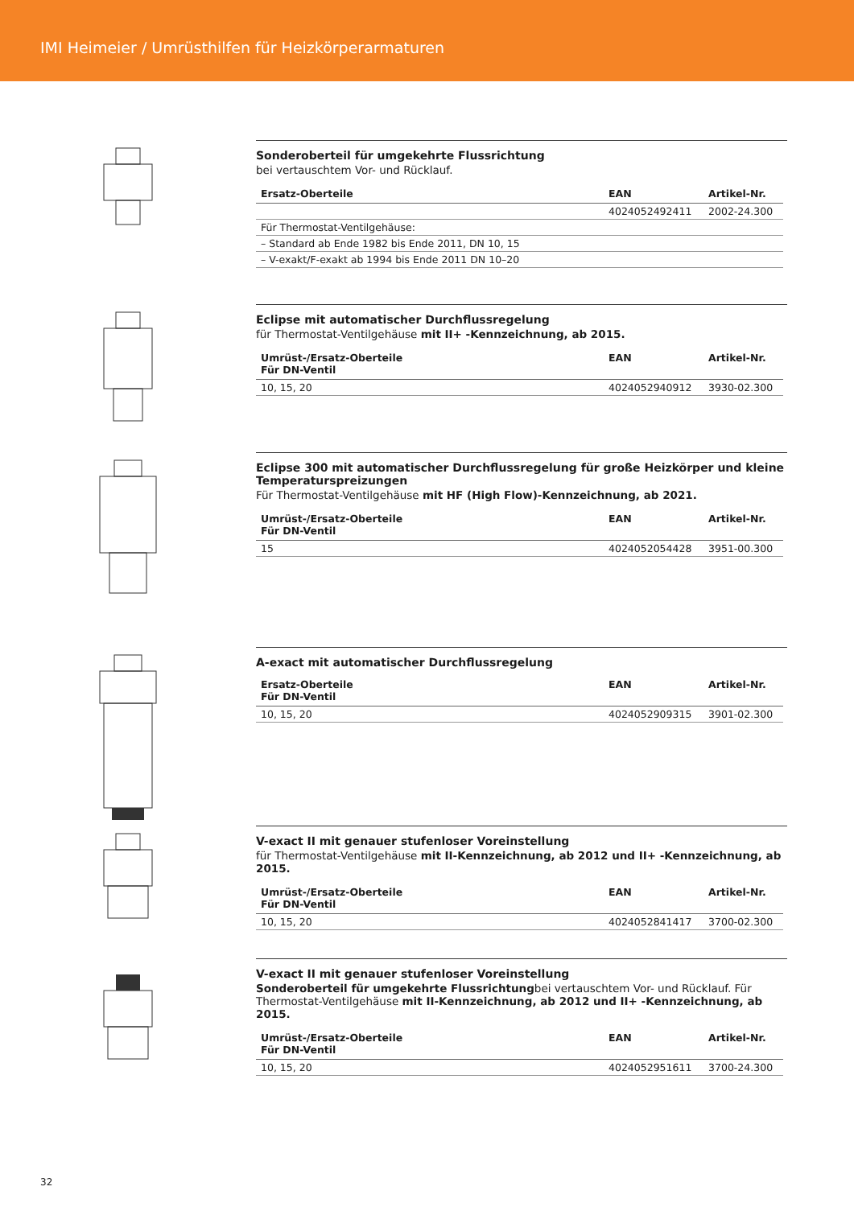IMI Heimeier / Umrüsthilfen für Heizkörperarmaturen
Sonderoberteil für umgekehrte Flussrichtung
bei vertauschtem Vor- und Rücklauf.
| Ersatz-Oberteile | EAN | Artikel-Nr. |
| --- | --- | --- |
| | 4024052492411 | 2002-24.300 |
| Für Thermostat-Ventilgehäuse: | | |
| – Standard ab Ende 1982 bis Ende 2011 , DN 10, 15 | | |
| – V-exakt/F-exakt ab 1994 bis Ende 2011 DN 10–20 | | |
Eclipse mit automatischer Durchflussregelung
für Thermostat-Ventilgehäuse mit II+ -Kennzeichnung, ab 2015.
| Umrüst-/Ersatz-Oberteile Für DN-Ventil | EAN | Artikel-Nr. |
| --- | --- | --- |
| 10, 15, 20 | 4024052940912 | 3930-02.300 |
Eclipse 300 mit automatischer Durchflussregelung für große Heizkörper und kleine Temperaturspreizungen
Für Thermostat-Ventilgehäuse mit HF (High Flow)-Kennzeichnung, ab 2021.
| Umrüst-/Ersatz-Oberteile Für DN-Ventil | EAN | Artikel-Nr. |
| --- | --- | --- |
| 15 | 4024052054428 | 3951-00.300 |
A-exact mit automatischer Durchflussregelung
| Ersatz-Oberteile Für DN-Ventil | EAN | Artikel-Nr. |
| --- | --- | --- |
| 10, 15, 20 | 4024052909315 | 3901-02.300 |
V-exact II mit genauer stufenloser Voreinstellung
für Thermostat-Ventilgehäuse mit II-Kennzeichnung, ab 2012 und II+ -Kennzeichnung, ab 2015.
| Umrüst-/Ersatz-Oberteile Für DN-Ventil | EAN | Artikel-Nr. |
| --- | --- | --- |
| 10, 15, 20 | 4024052841417 | 3700-02.300 |
V-exact II mit genauer stufenloser Voreinstellung
Sonderoberteil für umgekehrte Flussrichtungbei vertauschtem Vor- und Rücklauf. Für Thermostat-Ventilgehäuse mit II-Kennzeichnung, ab 2012 und II+ -Kennzeichnung, ab 2015.
| Umrüst-/Ersatz-Oberteile Für DN-Ventil | EAN | Artikel-Nr. |
| --- | --- | --- |
| 10, 15, 20 | 4024052951611 | 3700-24.300 |
32